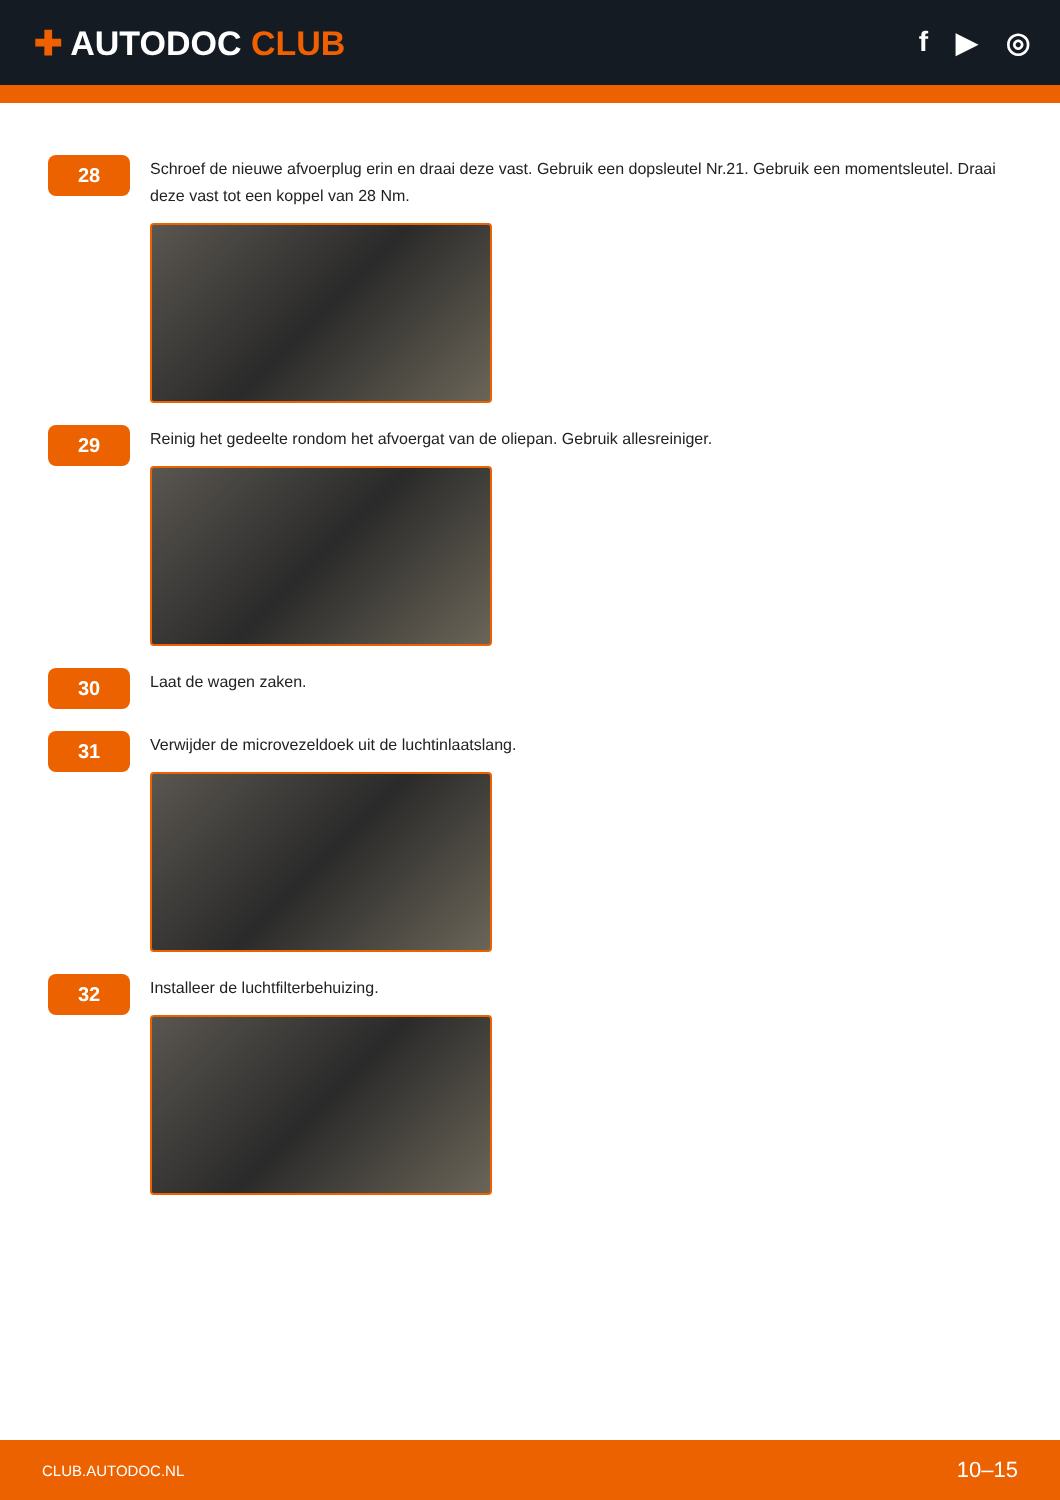✚ AUTODOC CLUB
f ▶ ◎
28
Schroef de nieuwe afvoerplug erin en draai deze vast. Gebruik een dopsleutel Nr.21. Gebruik een momentsleutel. Draai deze vast tot een koppel van 28 Nm.
29
Reinig het gedeelte rondom het afvoergat van de oliepan. Gebruik allesreiniger.
30
Laat de wagen zaken.
31
Verwijder de microvezeldoek uit de luchtinlaatslang.
32
Installeer de luchtfilterbehuizing.
CLUB.AUTODOC.NL 10–15